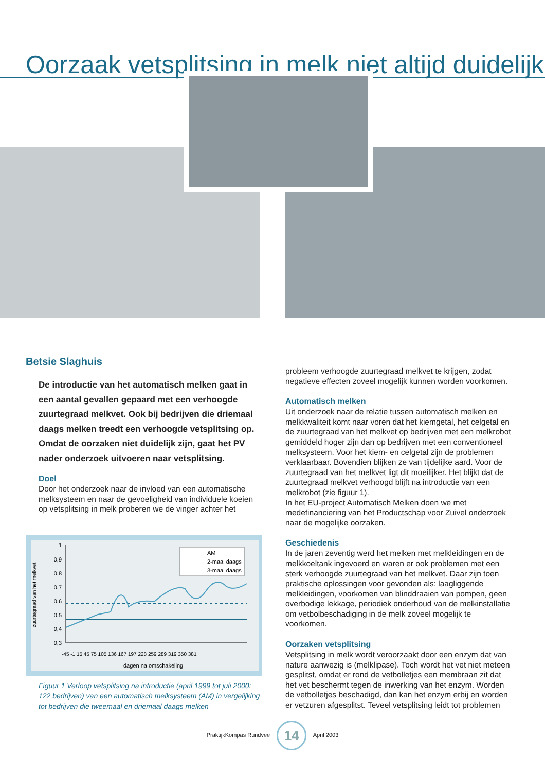Oorzaak vetsplitsing in melk niet altijd duidelijk
Betsie Slaghuis
De introductie van het automatisch melken gaat in een aantal gevallen gepaard met een verhoogde zuurtegraad melkvet. Ook bij bedrijven die driemaal daags melken treedt een verhoogde vetsplitsing op. Omdat de oorzaken niet duidelijk zijn, gaat het PV nader onderzoek uitvoeren naar vetsplitsing.
Doel
Door het onderzoek naar de invloed van een automatische melksysteem en naar de gevoeligheid van individuele koeien op vetsplitsing in melk proberen we de vinger achter het
zuurtegraad van het melkvet
1
0,9
0,8
0,7
0,6
0,5
0,4
0,3
AM
2-maal daags
3-maal daags
-45 -1 15 45 75 105 136 167 197 228 259 289 319 350 381
dagen na omschakeling
Figuur 1 Verloop vetsplitsing na introductie (april 1999 tot juli 2000: 122 bedrijven) van een automatisch melksysteem (AM) in vergelijking tot bedrijven die tweemaal en driemaal daags melken
probleem verhoogde zuurtegraad melkvet te krijgen, zodat negatieve effecten zoveel mogelijk kunnen worden voorkomen.
Automatisch melken
Uit onderzoek naar de relatie tussen automatisch melken en melkkwaliteit komt naar voren dat het kiemgetal, het celgetal en de zuurtegraad van het melkvet op bedrijven met een melkrobot gemiddeld hoger zijn dan op bedrijven met een conventioneel melksysteem. Voor het kiem- en celgetal zijn de problemen verklaarbaar. Bovendien blijken ze van tijdelijke aard. Voor de zuurtegraad van het melkvet ligt dit moeilijker. Het blijkt dat de zuurtegraad melkvet verhoogd blijft na introductie van een melkrobot (zie figuur 1).
In het EU-project Automatisch Melken doen we met medefinanciering van het Productschap voor Zuivel onderzoek naar de mogelijke oorzaken.
Geschiedenis
In de jaren zeventig werd het melken met melkleidingen en de melkkoeltank ingevoerd en waren er ook problemen met een sterk verhoogde zuurtegraad van het melkvet. Daar zijn toen praktische oplossingen voor gevonden als: laagliggende melkleidingen, voorkomen van blinddraaien van pompen, geen overbodige lekkage, periodiek onderhoud van de melkinstallatie om vetbolbeschadiging in de melk zoveel mogelijk te voorkomen.
Oorzaken vetsplitsing
Vetsplitsing in melk wordt veroorzaakt door een enzym dat van nature aanwezig is (melklipase). Toch wordt het vet niet meteen gesplitst, omdat er rond de vetbolletjes een membraan zit dat het vet beschermt tegen de inwerking van het enzym. Worden de vetbolletjes beschadigd, dan kan het enzym erbij en worden er vetzuren afgesplitst. Teveel vetsplitsing leidt tot problemen
PraktijkKompas Rundvee 14 April 2003